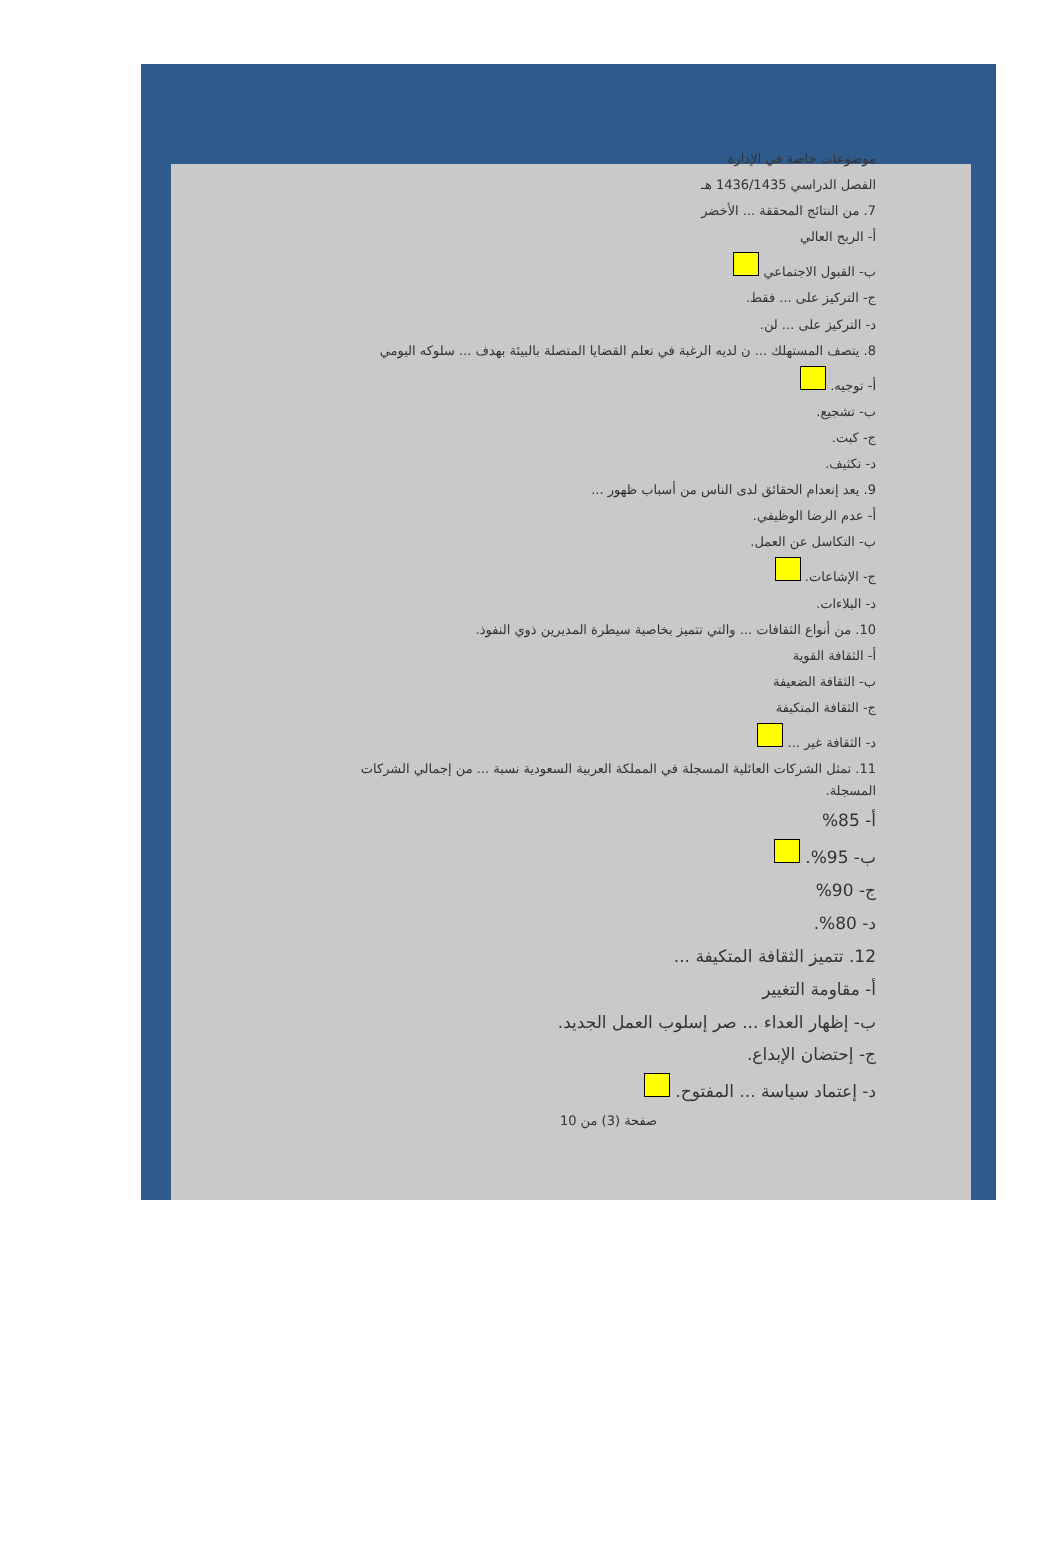موضوعات خاصة في الإدارة
الفصل الدراسي 1436/1435 هـ
7. من النتائج المحققة ... الأخضر
أ- الربح العالي
ب- القبول الاجتماعي
ج- التركيز على ... فقط.
د- التركيز على ... لن.
8. يتصف المستهلك ... ن لديه الرغبة في تعلم القضايا المتصلة بالبيئة بهدف ... سلوكه اليومي
أ- توجيه.
ب- تشجيع.
ج- كبت.
د- تكثيف.
9. يعد إنعدام الحقائق لدى الناس من أسباب ظهور ...
أ- عدم الرضا الوظيفي.
ب- التكاسل عن العمل.
ج- الإشاعات.
د- البلاءات.
10. من أنواع الثقافات ... والتي تتميز بخاصية سيطرة المديرين ذوي النفوذ.
أ- الثقافة القوية
ب- الثقافة الضعيفة
ج- الثقافة المتكيفة
د- الثقافة غير ...
11. تمثل الشركات العائلية المسجلة في المملكة العربية السعودية نسبة ... من إجمالي الشركات المسجلة.
أ- 85%
ب- 95%.
ج- 90%
د- 80%.
12. تتميز الثقافة المتكيفة ...
أ- مقاومة التغيير
ب- إظهار العداء ... صر إسلوب العمل الجديد.
ج- إحتضان الإبداع.
د- إعتماد سياسة ... المفتوح.
صفحة (3) من 10